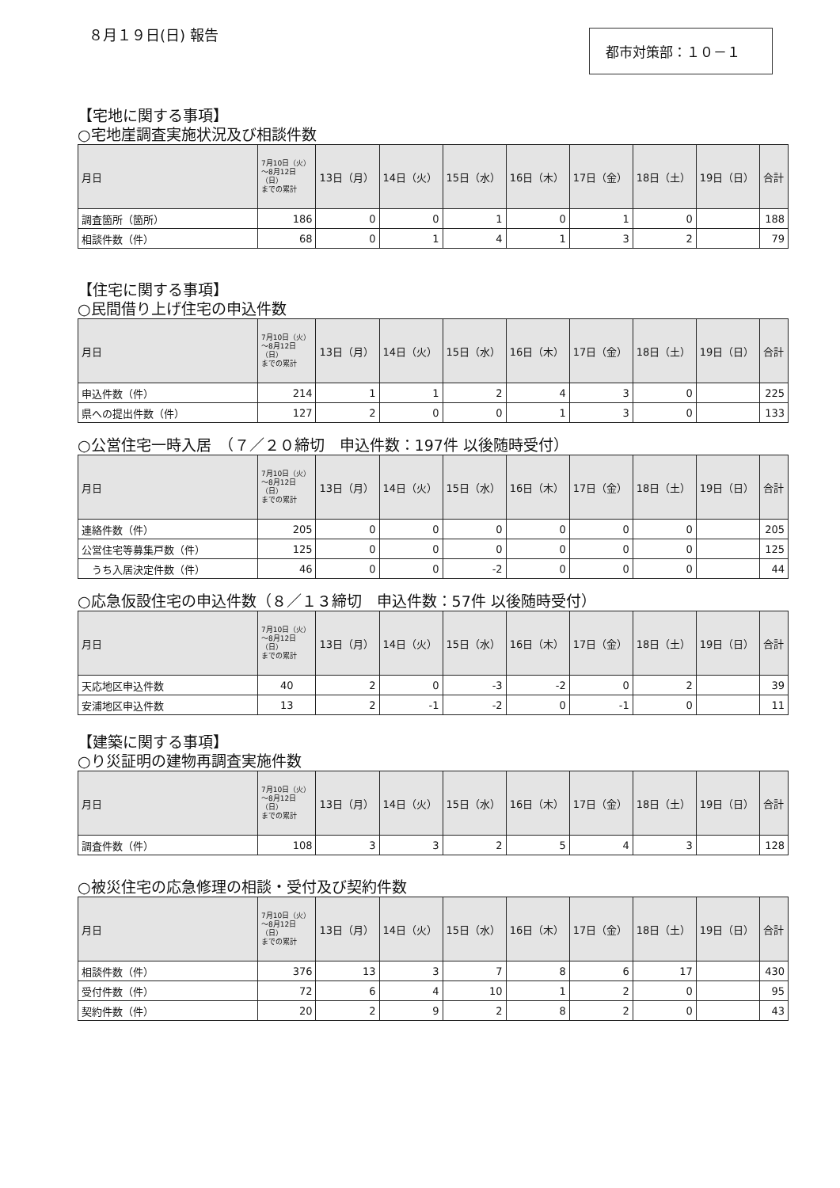８月１９日(日) 報告
都市対策部：１０－１
【宅地に関する事項】
○宅地崖調査実施状況及び相談件数
| 月日 | 7月10日（火） ～8月12日 （日） までの累計 | 13日（月） | 14日（火） | 15日（水） | 16日（木） | 17日（金） | 18日（土） | 19日（日） | 合計 |
| --- | --- | --- | --- | --- | --- | --- | --- | --- | --- |
| 調査箇所（箇所） | 186 | 0 | 0 | 1 | 0 | 1 | 0 | | 188 |
| 相談件数（件） | 68 | 0 | 1 | 4 | 1 | 3 | 2 | | 79 |
【住宅に関する事項】
○民間借り上げ住宅の申込件数
| 月日 | 7月10日（火） ～8月12日 （日） までの累計 | 13日（月） | 14日（火） | 15日（水） | 16日（木） | 17日（金） | 18日（土） | 19日（日） | 合計 |
| --- | --- | --- | --- | --- | --- | --- | --- | --- | --- |
| 申込件数（件） | 214 | 1 | 1 | 2 | 4 | 3 | 0 | | 225 |
| 県への提出件数（件） | 127 | 2 | 0 | 0 | 1 | 3 | 0 | | 133 |
○公営住宅一時入居　（７／２０締切　申込件数：197件 以後随時受付）
| 月日 | 7月10日（火） ～8月12日 （日） までの累計 | 13日（月） | 14日（火） | 15日（水） | 16日（木） | 17日（金） | 18日（土） | 19日（日） | 合計 |
| --- | --- | --- | --- | --- | --- | --- | --- | --- | --- |
| 連絡件数（件） | 205 | 0 | 0 | 0 | 0 | 0 | 0 | | 205 |
| 公営住宅等募集戸数（件） | 125 | 0 | 0 | 0 | 0 | 0 | 0 | | 125 |
| うち入居決定件数（件） | 46 | 0 | 0 | -2 | 0 | 0 | 0 | | 44 |
○応急仮設住宅の申込件数（８／１３締切　申込件数：57件 以後随時受付）
| 月日 | 7月10日（火） ～8月12日 （日） までの累計 | 13日（月） | 14日（火） | 15日（水） | 16日（木） | 17日（金） | 18日（土） | 19日（日） | 合計 |
| --- | --- | --- | --- | --- | --- | --- | --- | --- | --- |
| 天応地区申込件数 | 40 | 2 | 0 | -3 | -2 | 0 | 2 | | 39 |
| 安浦地区申込件数 | 13 | 2 | -1 | -2 | 0 | -1 | 0 | | 11 |
【建築に関する事項】
○り災証明の建物再調査実施件数
| 月日 | 7月10日（火） ～8月12日 （日） までの累計 | 13日（月） | 14日（火） | 15日（水） | 16日（木） | 17日（金） | 18日（土） | 19日（日） | 合計 |
| --- | --- | --- | --- | --- | --- | --- | --- | --- | --- |
| 調査件数（件） | 108 | 3 | 3 | 2 | 5 | 4 | 3 | | 128 |
○被災住宅の応急修理の相談・受付及び契約件数
| 月日 | 7月10日（火） ～8月12日 （日） までの累計 | 13日（月） | 14日（火） | 15日（水） | 16日（木） | 17日（金） | 18日（土） | 19日（日） | 合計 |
| --- | --- | --- | --- | --- | --- | --- | --- | --- | --- |
| 相談件数（件） | 376 | 13 | 3 | 7 | 8 | 6 | 17 | | 430 |
| 受付件数（件） | 72 | 6 | 4 | 10 | 1 | 2 | 0 | | 95 |
| 契約件数（件） | 20 | 2 | 9 | 2 | 8 | 2 | 0 | | 43 |